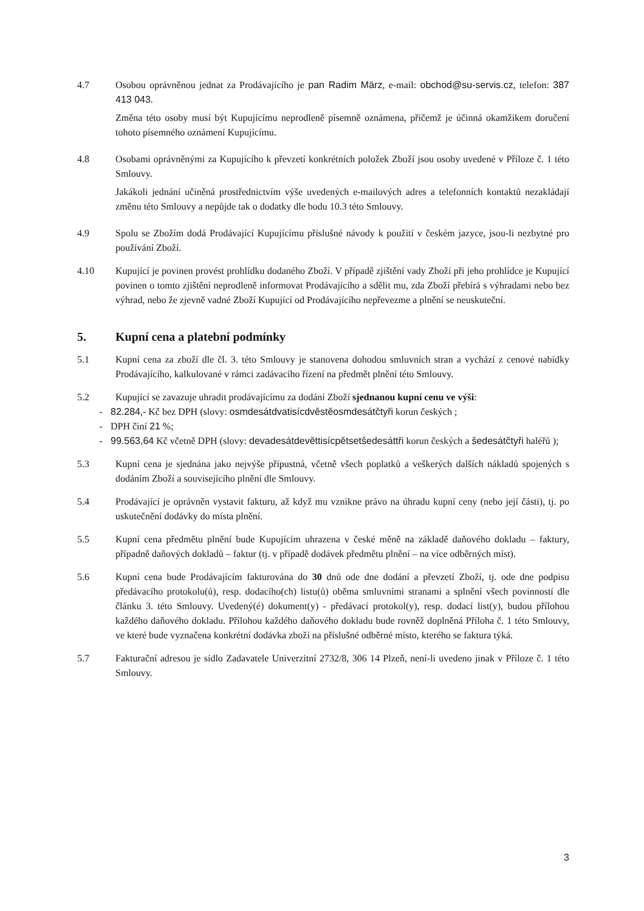4.7 Osobou oprávněnou jednat za Prodávajícího je pan Radim März, e-mail: obchod@su-servis.cz, telefon: 387 413 043.
Změna této osoby musí být Kupujícímu neprodleně písemně oznámena, přičemž je účinná okamžikem doručení tohoto písemného oznámení Kupujícímu.
4.8 Osobami oprávněnými za Kupujícího k převzetí konkrétních položek Zboží jsou osoby uvedené v Příloze č. 1 této Smlouvy.
Jakákoli jednání učiněná prostřednictvím výše uvedených e-mailových adres a telefonních kontaktů nezakládají změnu této Smlouvy a nepůjde tak o dodatky dle bodu 10.3 této Smlouvy.
4.9 Spolu se Zbožím dodá Prodávající Kupujícímu příslušné návody k použití v českém jazyce, jsou-li nezbytné pro používání Zboží.
4.10 Kupující je povinen provést prohlídku dodaného Zboží. V případě zjištění vady Zboží při jeho prohlídce je Kupující povinen o tomto zjištění neprodleně informovat Prodávajícího a sdělit mu, zda Zboží přebírá s výhradami nebo bez výhrad, nebo že zjevně vadné Zboží Kupující od Prodávajícího nepřevezme a plnění se neuskuteční.
5. Kupní cena a platební podmínky
5.1 Kupní cena za zboží dle čl. 3. této Smlouvy je stanovena dohodou smluvních stran a vychází z cenové nabídky Prodávajícího, kalkulované v rámci zadávacího řízení na předmět plnění této Smlouvy.
5.2 Kupující se zavazuje uhradit prodávajícímu za dodání Zboží sjednanou kupní cenu ve výši:
- 82.284,- Kč bez DPH (slovy: osmdesátdvatisícdvěstěosmdesátčtyři korun českých ;
- DPH činí 21 %;
- 99.563,64 Kč včetně DPH (slovy: devadesátdevěttisícpětsetšedesáttři korun českých a šedesátčtyři haléřů );
5.3 Kupní cena je sjednána jako nejvýše přípustná, včetně všech poplatků a veškerých dalších nákladů spojených s dodáním Zboží a souvisejícího plnění dle Smlouvy.
5.4 Prodávající je oprávněn vystavit fakturu, až když mu vznikne právo na úhradu kupní ceny (nebo její části), tj. po uskutečnění dodávky do místa plnění.
5.5 Kupní cena předmětu plnění bude Kupujícím uhrazena v české měně na základě daňového dokladu – faktury, případně daňových dokladů – faktur (tj. v případě dodávek předmětu plnění – na více odběrných míst).
5.6 Kupní cena bude Prodávajícím fakturována do 30 dnů ode dne dodání a převzetí Zboží, tj. ode dne podpisu předávacího protokolu(ů), resp. dodacího(ch) listu(ů) oběma smluvními stranami a splnění všech povinností dle článku 3. této Smlouvy. Uvedený(é) dokument(y) - předávací protokol(y), resp. dodací list(y), budou přílohou každého daňového dokladu. Přílohou každého daňového dokladu bude rovněž doplněná Příloha č. 1 této Smlouvy, ve které bude vyznačena konkrétní dodávka zboží na příslušné odběrné místo, kterého se faktura týká.
5.7 Fakturační adresou je sídlo Zadavatele Univerzitní 2732/8, 306 14 Plzeň, není-li uvedeno jinak v Příloze č. 1 této Smlouvy.
3